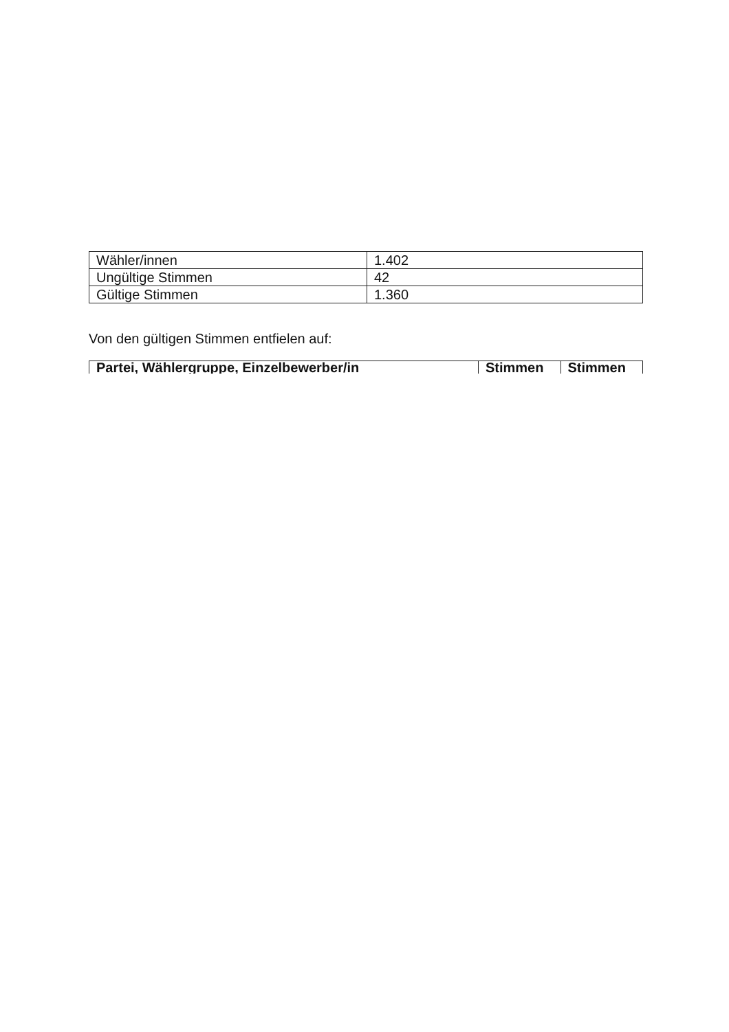| Wähler/innen | 1.402 |
| Ungültige Stimmen | 42 |
| Gültige Stimmen | 1.360 |
Von den gültigen Stimmen entfielen auf:
| Partei, Wählergruppe, Einzelbewerber/in | Stimmen | Stimmen |
| --- | --- | --- |